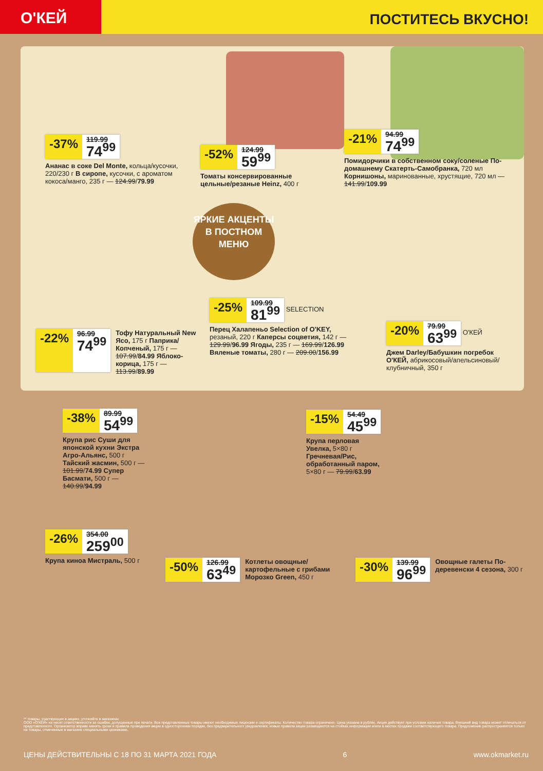О'КЕЙ
ПОСТИТЕСЬ ВКУСНО!
-37%
119.99
74<sup>99</sup>
Ананас в соке Del Monte, кольца/кусочки, 220/230 г В сиропе, кусочки, с ароматом кокоса/манго, 235 г — 124.99/79.99
-52%
124.99
59<sup>99</sup>
Томаты консервированные цельные/резаные Heinz, 400 г
-21%
94.99
74<sup>99</sup>
Помидорчики в собственном соку/соленые По-домашнему Скатерть-Самобранка, 720 мл Корнишоны, маринованные, хрустящие, 720 мл — 141.99/109.99
ЯРКИЕ АКЦЕНТЫ В ПОСТНОМ МЕНЮ
-22%
96.99
74<sup>99</sup>
Тофу Натуральный New Ясо, 175 г Паприка/Копченый, 175 г — 107.99/84.99 Яблоко-корица, 175 г — 113.99/89.99
-25%
109.99
81<sup>99</sup>
SELECTION
Перец Халапеньо Selection of O'KEY, резаный, 220 г Каперсы соцветия, 142 г — 129.99/96.99 Ягоды, 235 г — 169.99/126.99 Вяленые томаты, 280 г — 209.00/156.99
-20%
79.99
63<sup>99</sup>
О'КЕЙ
Джем Darley/Бабушкин погребок О'КЕЙ, абрикосовый/апельсиновый/клубничный, 350 г
-38%
89.99
54<sup>99</sup>
Крупа рис Суши для японской кухни Экстра Агро-Альянс, 500 г Тайский жасмин, 500 г — 101.99/74.99 Супер Басмати, 500 г — 140.99/94.99
-15%
54.49
45<sup>99</sup>
Крупа перловая Увелка, 5×80 г Гречневая/Рис, обработанный паром, 5×80 г — 79.99/63.99
-26%
354.00
259<sup>00</sup>
Крупа киноа Мистраль, 500 г
-50%
126.99
63<sup>49</sup>
Котлеты овощные/картофельные с грибами Морозко Green, 450 г
-30%
139.99
96<sup>99</sup>
Овощные галеты По-деревенски 4 сезона, 300 г
** товары, участвующие в акциях, уточняйте в магазинах
ООО «О'КЕЙ» не несет ответственности за ошибки, допущенные при печати. Все представленные товары имеют необходимые лицензии и сертификаты. Количество товара ограничено. Цена указана в рублях. Акция действует при условии наличия товара. Внешний вид товара может отличаться от представленного. Организатор вправе менять сроки и правила проведения акции в одностороннем порядке, без предварительного уведомления; новые правила акции размещаются на стойках информации и/или в местах продажи соответствующего товара. Предложение распространяется только на товары, отмеченные в магазине специальными ценниками.
ЦЕНЫ ДЕЙСТВИТЕЛЬНЫ С 18 ПО 31 МАРТА 2021 ГОДА 6 www.okmarket.ru